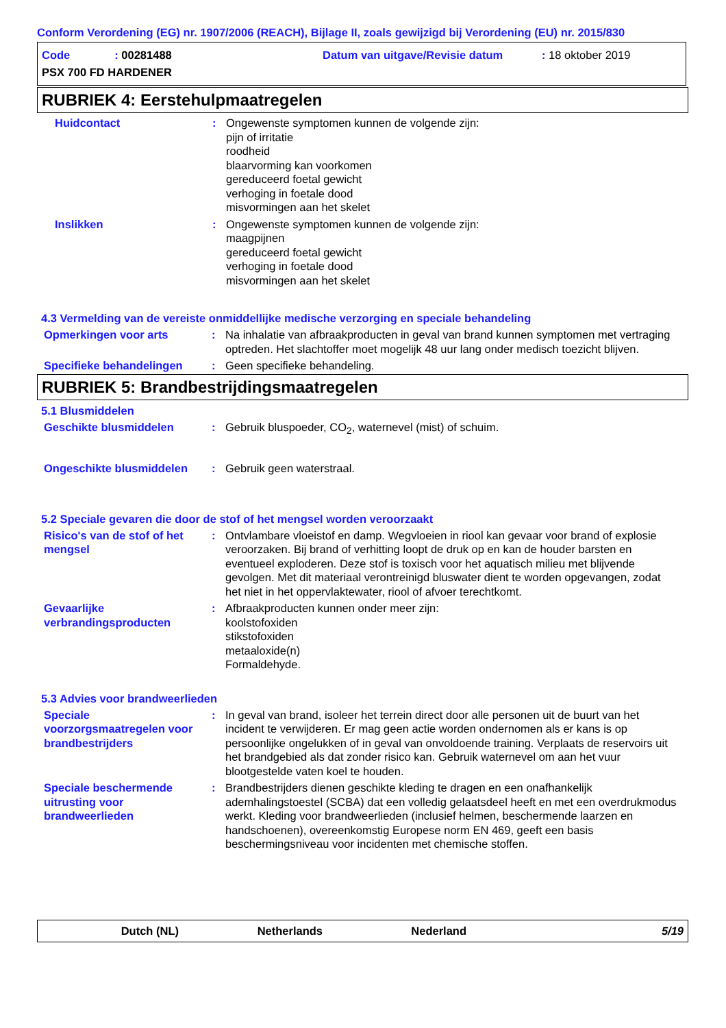Conform Verordening (EG) nr. 1907/2006 (REACH), Bijlage II, zoals gewijzigd bij Verordening (EU) nr. 2015/830
Code: 00281488
Datum van uitgave/Revisie datum
: 18 oktober 2019
PSX 700 FD HARDENER
RUBRIEK 4: Eerstehulpmaatregelen
Huidcontact : Ongewenste symptomen kunnen de volgende zijn:
pijn of irritatie
roodheid
blaarvorming kan voorkomen
gereduceerd foetal gewicht
verhoging in foetale dood
misvormingen aan het skelet
Inslikken : Ongewenste symptomen kunnen de volgende zijn:
maagpijnen
gereduceerd foetal gewicht
verhoging in foetale dood
misvormingen aan het skelet
4.3 Vermelding van de vereiste onmiddellijke medische verzorging en speciale behandeling
Opmerkingen voor arts : Na inhalatie van afbraakproducten in geval van brand kunnen symptomen met vertraging optreden. Het slachtoffer moet mogelijk 48 uur lang onder medisch toezicht blijven.
Specifieke behandelingen : Geen specifieke behandeling.
RUBRIEK 5: Brandbestrijdingsmaatregelen
5.1 Blusmiddelen
Geschikte blusmiddelen : Gebruik bluspoeder, CO<sub>2</sub>, waternevel (mist) of schuim.
Ongeschikte blusmiddelen : Gebruik geen waterstraal.
5.2 Speciale gevaren die door de stof of het mengsel worden veroorzaakt
Risico's van de stof of het mengsel
: Ontvlambare vloeistof en damp. Wegvloeien in riool kan gevaar voor brand of explosie veroorzaken. Bij brand of verhitting loopt de druk op en kan de houder barsten en eventueel exploderen. Deze stof is toxisch voor het aquatisch milieu met blijvende gevolgen. Met dit materiaal verontreinigd bluswater dient te worden opgevangen, zodat het niet in het oppervlaktewater, riool of afvoer terechtkomt.
Gevaarlijke verbrandingsproducten
: Afbraakproducten kunnen onder meer zijn:
koolstofoxiden
stikstofoxiden
metaaloxide(n)
Formaldehyde.
5.3 Advies voor brandweerlieden
Speciale voorzorgsmaatregelen voor brandbestrijders
: In geval van brand, isoleer het terrein direct door alle personen uit de buurt van het incident te verwijderen. Er mag geen actie worden ondernomen als er kans is op persoonlijke ongelukken of in geval van onvoldoende training. Verplaats de reservoirs uit het brandgebied als dat zonder risico kan. Gebruik waternevel om aan het vuur blootgestelde vaten koel te houden.
Speciale beschermende uitrusting voor brandweerlieden
: Brandbestrijders dienen geschikte kleding te dragen en een onafhankelijk ademhalingstoestel (SCBA) dat een volledig gelaatsdeel heeft en met een overdrukmodus werkt. Kleding voor brandweerlieden (inclusief helmen, beschermende laarzen en handschoenen), overeenkomstig Europese norm EN 469, geeft een basis beschermingsniveau voor incidenten met chemische stoffen.
Dutch (NL) Netherlands Nederland 5/19